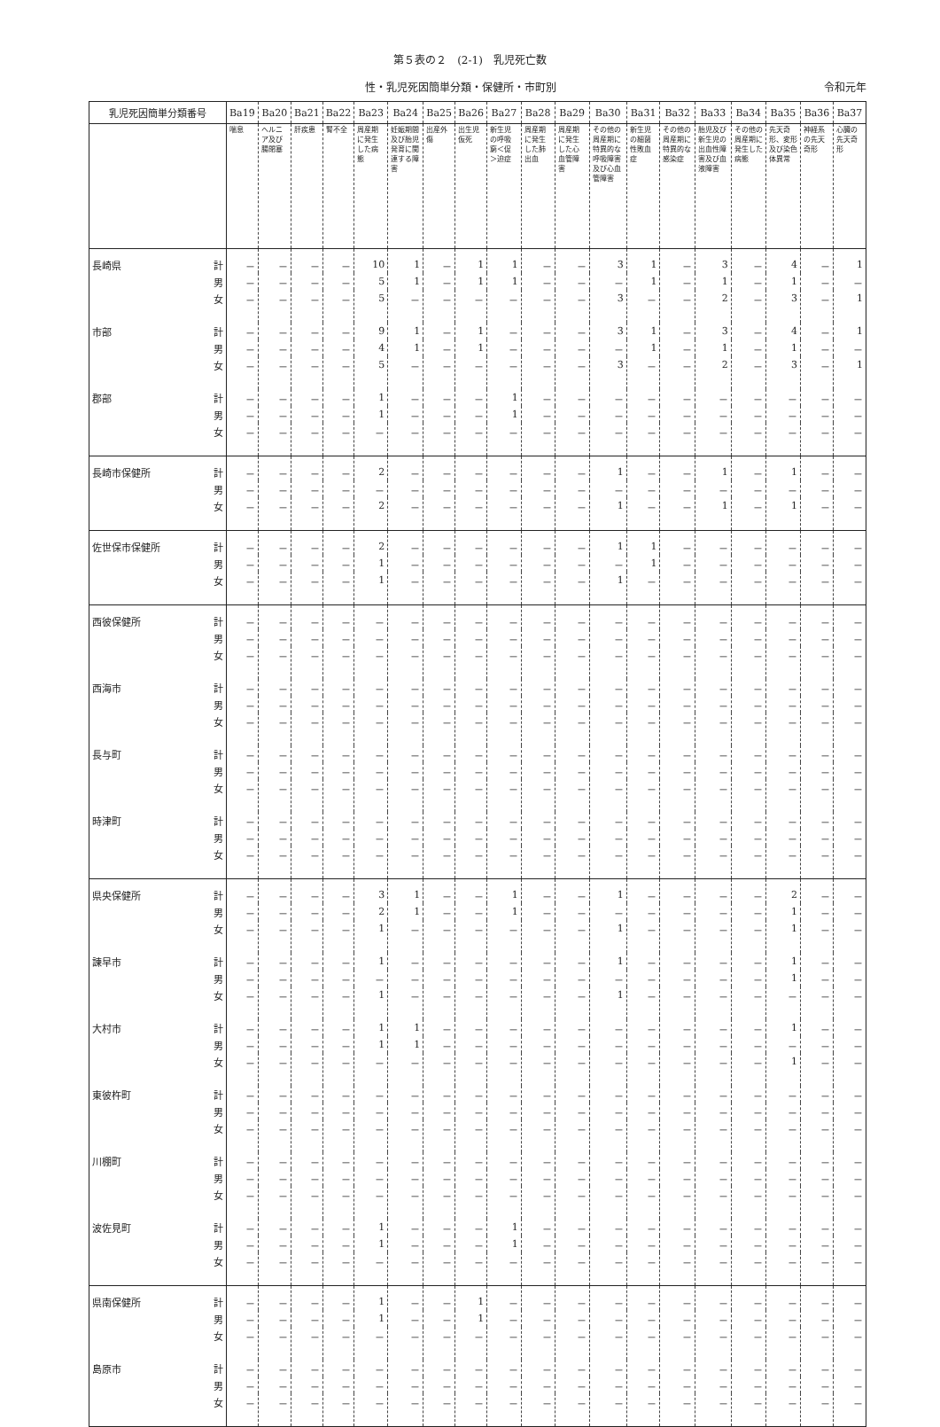第５表の２　(2-1)　乳児死亡数
性・乳児死因簡単分類・保健所・市町別 令和元年
| 乳児死因簡単分類番号 | | Ba19 | Ba20 | Ba21 | Ba22 | Ba23 | Ba24 | Ba25 | Ba26 | Ba27 | Ba28 | Ba29 | Ba30 | Ba31 | Ba32 | Ba33 | Ba34 | Ba35 | Ba36 | Ba37 |
| --- | --- | --- | --- | --- | --- | --- | --- | --- | --- | --- | --- | --- | --- | --- | --- | --- | --- | --- | --- | --- |
| | | 喘息 | ヘルニア及び腸閉塞 | 肝疾患 | 腎不全 | 周産期に発生した病態 | 妊娠期間及び胎児発育に関連する障害 | 出産外傷 | 出生児仮死 | 新生児の呼吸窮＜促＞迫症 | 周産期に発生した肺出血 | 周産期に発生した心血管障害 | その他の周産期に特異的な呼吸障害及び心血管障害 | 新生児の細菌性敗血症 | その他の周産期に特異的な感染症 | 胎児及び新生児の出血性障害及び血液障害 | その他の周産期に発生した病態 | 先天奇形、変形及び染色体異常 | 神経系の先天奇形 | 心臓の先天奇形 |
| 長崎県 | 計 | － | － | － | － | 10 | 1 | － | 1 | 1 | － | － | 3 | 1 | － | 3 | － | 4 | － | 1 |
| | 男 | － | － | － | － | 5 | 1 | － | 1 | 1 | － | － | － | 1 | － | 1 | － | 1 | － | － |
| | 女 | － | － | － | － | 5 | － | － | － | － | － | － | 3 | － | － | 2 | － | 3 | － | 1 |
| 市部 | 計 | － | － | － | － | 9 | 1 | － | 1 | － | － | － | 3 | 1 | － | 3 | － | 4 | － | 1 |
| | 男 | － | － | － | － | 4 | 1 | － | 1 | － | － | － | － | 1 | － | 1 | － | 1 | － | － |
| | 女 | － | － | － | － | 5 | － | － | － | － | － | － | 3 | － | － | 2 | － | 3 | － | 1 |
| 郡部 | 計 | － | － | － | － | 1 | － | － | － | 1 | － | － | － | － | － | － | － | － | － | － |
| | 男 | － | － | － | － | 1 | － | － | － | 1 | － | － | － | － | － | － | － | － | － | － |
| | 女 | － | － | － | － | － | － | － | － | － | － | － | － | － | － | － | － | － | － | － |
| 長崎市保健所 | 計 | － | － | － | － | 2 | － | － | － | － | － | － | 1 | － | － | 1 | － | 1 | － | － |
| | 男 | － | － | － | － | － | － | － | － | － | － | － | － | － | － | － | － | － | － | － |
| | 女 | － | － | － | － | 2 | － | － | － | － | － | － | 1 | － | － | 1 | － | 1 | － | － |
| 佐世保市保健所 | 計 | － | － | － | － | 2 | － | － | － | － | － | － | 1 | 1 | － | － | － | － | － | － |
| | 男 | － | － | － | － | 1 | － | － | － | － | － | － | － | 1 | － | － | － | － | － | － |
| | 女 | － | － | － | － | 1 | － | － | － | － | － | － | 1 | － | － | － | － | － | － | － |
| 西彼保健所 | 計 | － | － | － | － | － | － | － | － | － | － | － | － | － | － | － | － | － | － | － |
| | 男 | － | － | － | － | － | － | － | － | － | － | － | － | － | － | － | － | － | － | － |
| | 女 | － | － | － | － | － | － | － | － | － | － | － | － | － | － | － | － | － | － | － |
| 西海市 | 計 | － | － | － | － | － | － | － | － | － | － | － | － | － | － | － | － | － | － | － |
| | 男 | － | － | － | － | － | － | － | － | － | － | － | － | － | － | － | － | － | － | － |
| | 女 | － | － | － | － | － | － | － | － | － | － | － | － | － | － | － | － | － | － | － |
| 長与町 | 計 | － | － | － | － | － | － | － | － | － | － | － | － | － | － | － | － | － | － | － |
| | 男 | － | － | － | － | － | － | － | － | － | － | － | － | － | － | － | － | － | － | － |
| | 女 | － | － | － | － | － | － | － | － | － | － | － | － | － | － | － | － | － | － | － |
| 時津町 | 計 | － | － | － | － | － | － | － | － | － | － | － | － | － | － | － | － | － | － | － |
| | 男 | － | － | － | － | － | － | － | － | － | － | － | － | － | － | － | － | － | － | － |
| | 女 | － | － | － | － | － | － | － | － | － | － | － | － | － | － | － | － | － | － | － |
| 県央保健所 | 計 | － | － | － | － | 3 | 1 | － | － | 1 | － | － | 1 | － | － | － | － | 2 | － | － |
| | 男 | － | － | － | － | 2 | 1 | － | － | 1 | － | － | － | － | － | － | － | 1 | － | － |
| | 女 | － | － | － | － | 1 | － | － | － | － | － | － | 1 | － | － | － | － | 1 | － | － |
| 諫早市 | 計 | － | － | － | － | 1 | － | － | － | － | － | － | 1 | － | － | － | － | 1 | － | － |
| | 男 | － | － | － | － | － | － | － | － | － | － | － | － | － | － | － | － | 1 | － | － |
| | 女 | － | － | － | － | 1 | － | － | － | － | － | － | 1 | － | － | － | － | － | － | － |
| 大村市 | 計 | － | － | － | － | 1 | 1 | － | － | － | － | － | － | － | － | － | － | 1 | － | － |
| | 男 | － | － | － | － | 1 | 1 | － | － | － | － | － | － | － | － | － | － | － | － | － |
| | 女 | － | － | － | － | － | － | － | － | － | － | － | － | － | － | － | － | 1 | － | － |
| 東彼杵町 | 計 | － | － | － | － | － | － | － | － | － | － | － | － | － | － | － | － | － | － | － |
| | 男 | － | － | － | － | － | － | － | － | － | － | － | － | － | － | － | － | － | － | － |
| | 女 | － | － | － | － | － | － | － | － | － | － | － | － | － | － | － | － | － | － | － |
| 川棚町 | 計 | － | － | － | － | － | － | － | － | － | － | － | － | － | － | － | － | － | － | － |
| | 男 | － | － | － | － | － | － | － | － | － | － | － | － | － | － | － | － | － | － | － |
| | 女 | － | － | － | － | － | － | － | － | － | － | － | － | － | － | － | － | － | － | － |
| 波佐見町 | 計 | － | － | － | － | 1 | － | － | － | 1 | － | － | － | － | － | － | － | － | － | － |
| | 男 | － | － | － | － | 1 | － | － | － | 1 | － | － | － | － | － | － | － | － | － | － |
| | 女 | － | － | － | － | － | － | － | － | － | － | － | － | － | － | － | － | － | － | － |
| 県南保健所 | 計 | － | － | － | － | 1 | － | － | 1 | － | － | － | － | － | － | － | － | － | － | － |
| | 男 | － | － | － | － | 1 | － | － | 1 | － | － | － | － | － | － | － | － | － | － | － |
| | 女 | － | － | － | － | － | － | － | － | － | － | － | － | － | － | － | － | － | － | － |
| 島原市 | 計 | － | － | － | － | － | － | － | － | － | － | － | － | － | － | － | － | － | － | － |
| | 男 | － | － | － | － | － | － | － | － | － | － | － | － | － | － | － | － | － | － | － |
| | 女 | － | － | － | － | － | － | － | － | － | － | － | － | － | － | － | － | － | － | － |